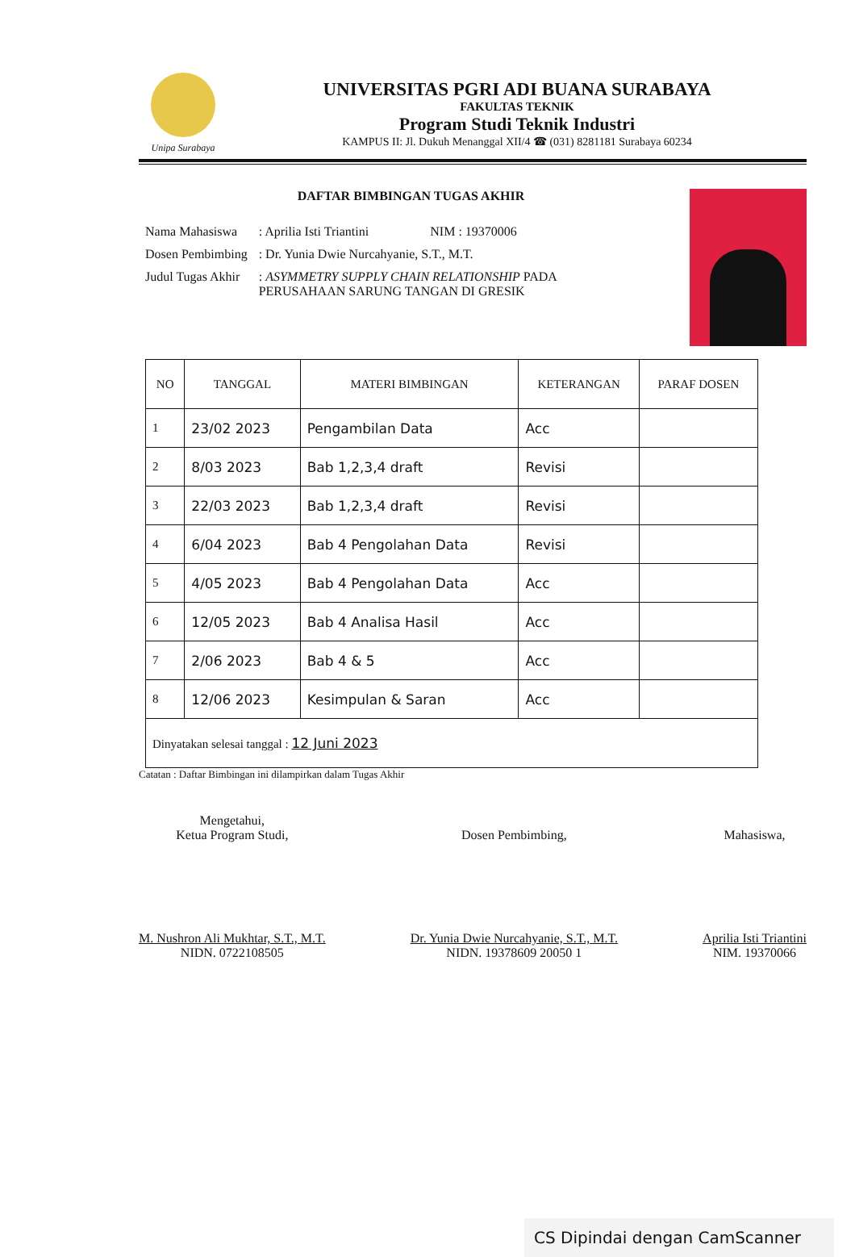Unipa Surabaya
UNIVERSITAS PGRI ADI BUANA SURABAYA
FAKULTAS TEKNIK
Program Studi Teknik Industri
KAMPUS II: Jl. Dukuh Menanggal XII/4 ☎ (031) 8281181 Surabaya 60234
DAFTAR BIMBINGAN TUGAS AKHIR
| Nama Mahasiswa | : Aprilia Isti Triantini | NIM : 19370006 |
| Dosen Pembimbing | : Dr. Yunia Dwie Nurcahyanie, S.T., M.T. | |
| Judul Tugas Akhir | : ASYMMETRY SUPPLY CHAIN RELATIONSHIP PADA PERUSAHAAN SARUNG TANGAN DI GRESIK | |
| NO | TANGGAL | MATERI BIMBINGAN | KETERANGAN | PARAF DOSEN |
| --- | --- | --- | --- | --- |
| 1 | 23/02 2023 | Pengambilan Data | Acc | |
| 2 | 8/03 2023 | Bab 1,2,3,4 draft | Revisi | |
| 3 | 22/03 2023 | Bab 1,2,3,4 draft | Revisi | |
| 4 | 6/04 2023 | Bab 4 Pengolahan Data | Revisi | |
| 5 | 4/05 2023 | Bab 4 Pengolahan Data | Acc | |
| 6 | 12/05 2023 | Bab 4 Analisa Hasil | Acc | |
| 7 | 2/06 2023 | Bab 4 & 5 | Acc | |
| 8 | 12/06 2023 | Kesimpulan & Saran | Acc | |
| Dinyatakan selesai tanggal : 12 Juni 2023 | | | | |
Catatan : Daftar Bimbingan ini dilampirkan dalam Tugas Akhir
Mengetahui,
Ketua Program Studi,
M. Nushron Ali Mukhtar, S.T., M.T.
NIDN. 0722108505
Dosen Pembimbing,
Dr. Yunia Dwie Nurcahyanie, S.T., M.T.
NIDN. 19378609 20050 1
Mahasiswa,
Aprilia Isti Triantini
NIM. 19370066
CS Dipindai dengan CamScanner